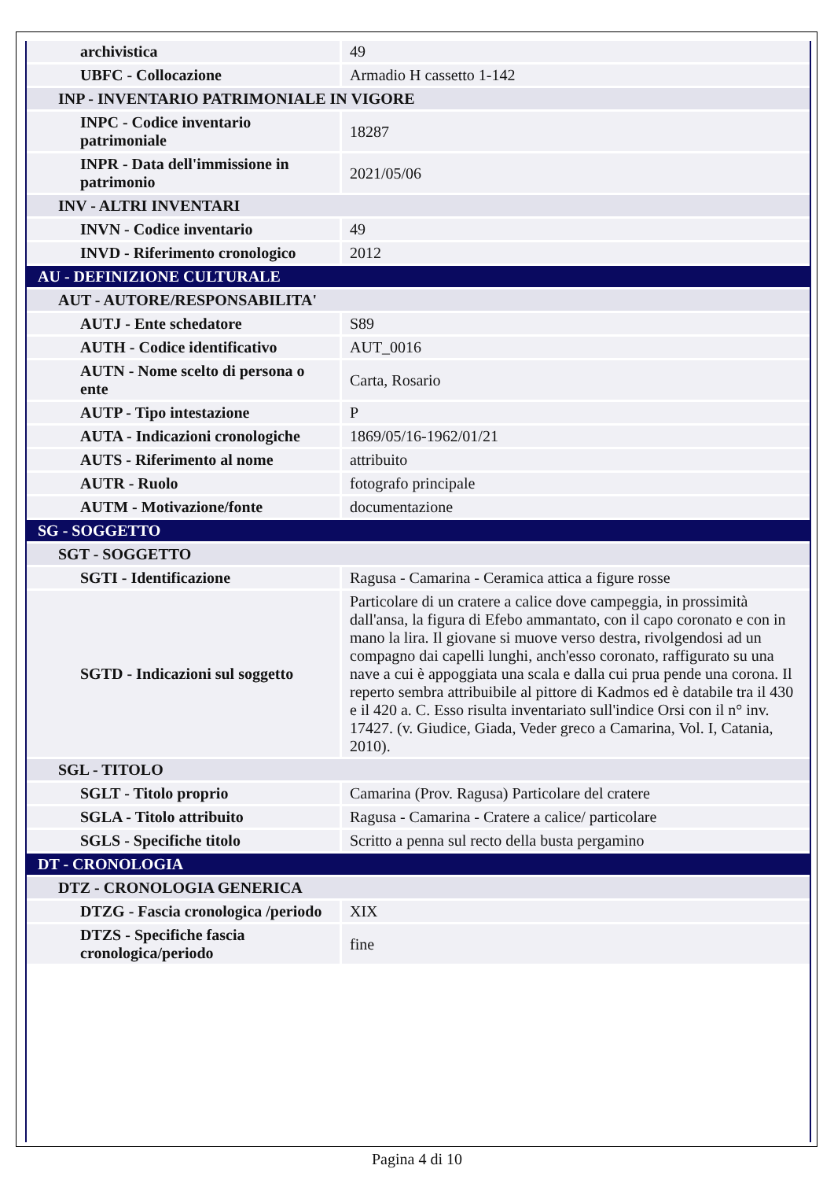| archivistica | 49 |
| UBFC - Collocazione | Armadio H cassetto 1-142 |
| INP - INVENTARIO PATRIMONIALE IN VIGORE | |
| INPC - Codice inventario patrimoniale | 18287 |
| INPR - Data dell'immissione in patrimonio | 2021/05/06 |
| INV - ALTRI INVENTARI | |
| INVN - Codice inventario | 49 |
| INVD - Riferimento cronologico | 2012 |
| AU - DEFINIZIONE CULTURALE | |
| AUT - AUTORE/RESPONSABILITA' | |
| AUTJ - Ente schedatore | S89 |
| AUTH - Codice identificativo | AUT_0016 |
| AUTN - Nome scelto di persona o ente | Carta, Rosario |
| AUTP - Tipo intestazione | P |
| AUTA - Indicazioni cronologiche | 1869/05/16-1962/01/21 |
| AUTS - Riferimento al nome | attribuito |
| AUTR - Ruolo | fotografo principale |
| AUTM - Motivazione/fonte | documentazione |
| SG - SOGGETTO | |
| SGT - SOGGETTO | |
| SGTI - Identificazione | Ragusa - Camarina - Ceramica attica a figure rosse |
| SGTD - Indicazioni sul soggetto | Particolare di un cratere a calice dove campeggia, in prossimità dall'ansa, la figura di Efebo ammantato, con il capo coronato e con in mano la lira. Il giovane si muove verso destra, rivolgendosi ad un compagno dai capelli lunghi, anch'esso coronato, raffigurato su una nave a cui è appoggiata una scala e dalla cui prua pende una corona. Il reperto sembra attribuibile al pittore di Kadmos ed è databile tra il 430 e il 420 a. C. Esso risulta inventariato sull'indice Orsi con il n° inv. 17427. (v. Giudice, Giada, Veder greco a Camarina, Vol. I, Catania, 2010). |
| SGL - TITOLO | |
| SGLT - Titolo proprio | Camarina (Prov. Ragusa) Particolare del cratere |
| SGLA - Titolo attribuito | Ragusa - Camarina - Cratere a calice/ particolare |
| SGLS - Specifiche titolo | Scritto a penna sul recto della busta pergamino |
| DT - CRONOLOGIA | |
| DTZ - CRONOLOGIA GENERICA | |
| DTZG - Fascia cronologica /periodo | XIX |
| DTZS - Specifiche fascia cronologica/periodo | fine |
Pagina 4 di 10